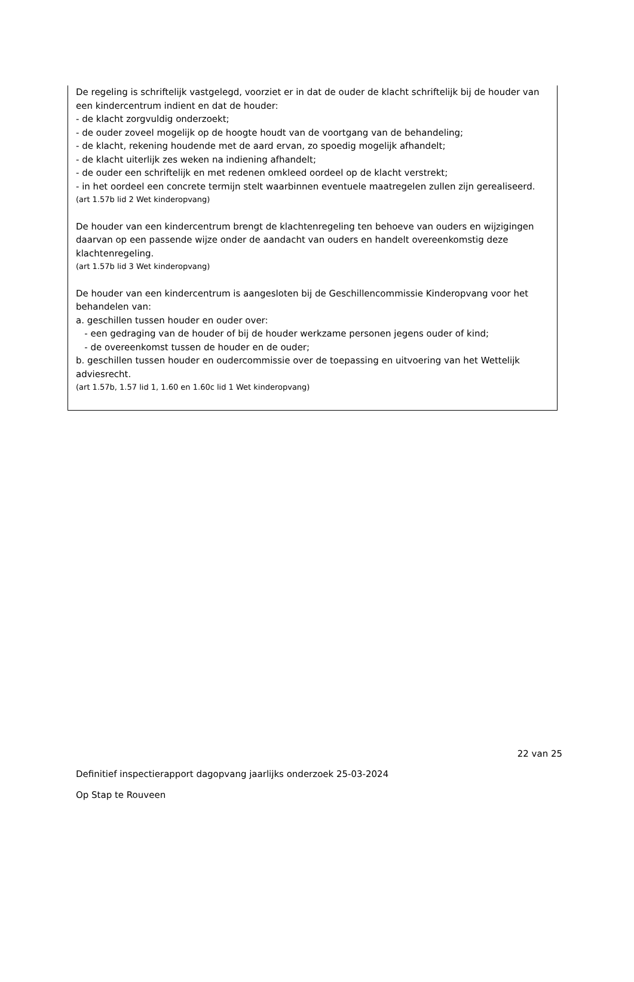De regeling is schriftelijk vastgelegd, voorziet er in dat de ouder de klacht schriftelijk bij de houder van een kindercentrum indient en dat de houder:
- de klacht zorgvuldig onderzoekt;
- de ouder zoveel mogelijk op de hoogte houdt van de voortgang van de behandeling;
- de klacht, rekening houdende met de aard ervan, zo spoedig mogelijk afhandelt;
- de klacht uiterlijk zes weken na indiening afhandelt;
- de ouder een schriftelijk en met redenen omkleed oordeel op de klacht verstrekt;
- in het oordeel een concrete termijn stelt waarbinnen eventuele maatregelen zullen zijn gerealiseerd.
(art 1.57b lid 2 Wet kinderopvang)
De houder van een kindercentrum brengt de klachtenregeling ten behoeve van ouders en wijzigingen daarvan op een passende wijze onder de aandacht van ouders en handelt overeenkomstig deze klachtenregeling.
(art 1.57b lid 3 Wet kinderopvang)
De houder van een kindercentrum is aangesloten bij de Geschillencommissie Kinderopvang voor het behandelen van:
a. geschillen tussen houder en ouder over:
- een gedraging van de houder of bij de houder werkzame personen jegens ouder of kind;
- de overeenkomst tussen de houder en de ouder;
b. geschillen tussen houder en oudercommissie over de toepassing en uitvoering van het Wettelijk adviesrecht.
(art 1.57b, 1.57 lid 1, 1.60 en 1.60c lid 1 Wet kinderopvang)
22 van 25
Definitief inspectierapport dagopvang jaarlijks onderzoek 25-03-2024
Op Stap te Rouveen